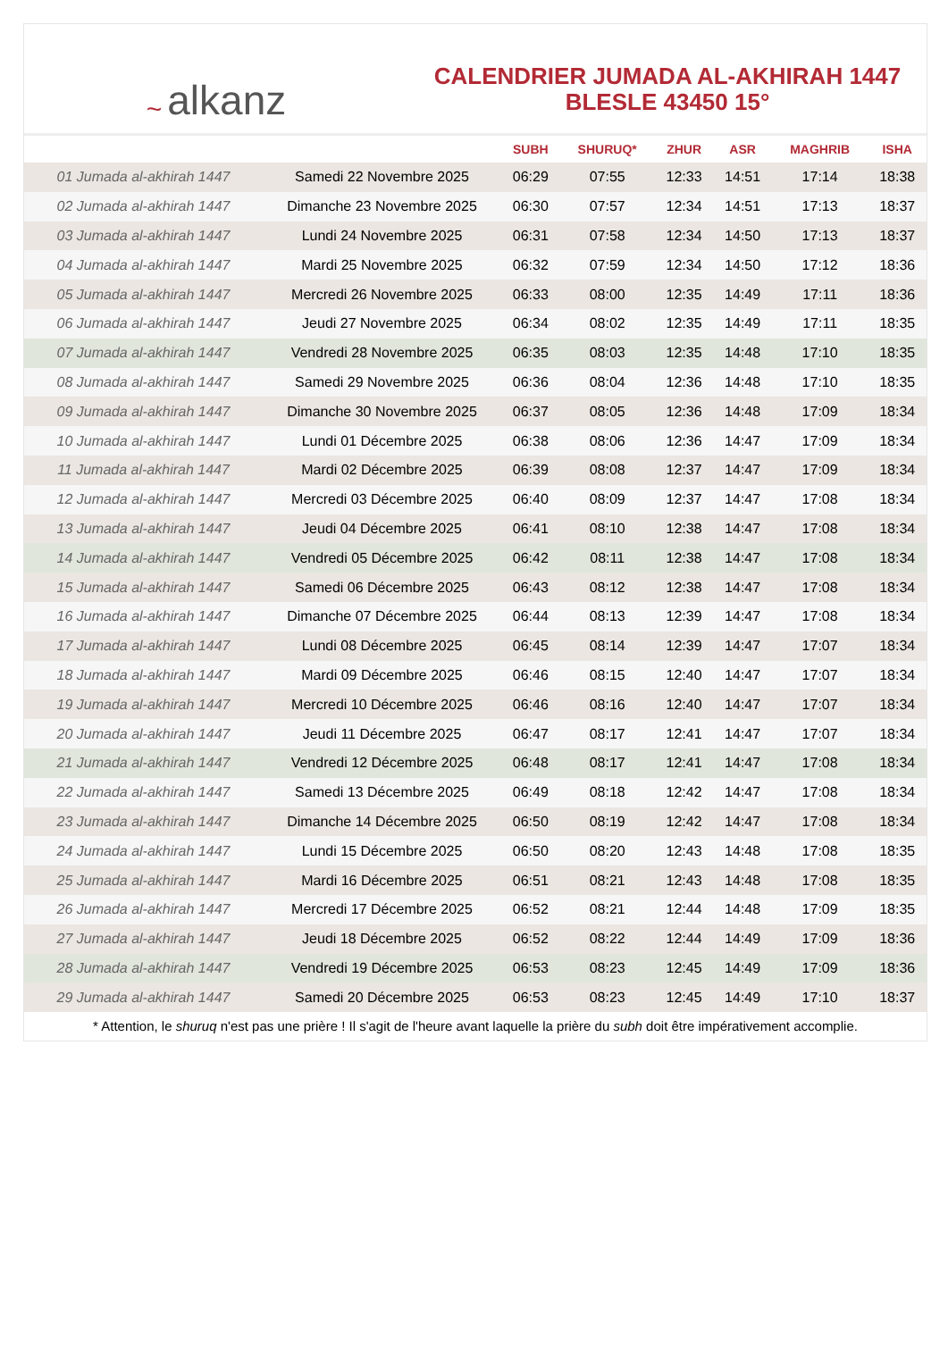~ alkanz
CALENDRIER JUMADA AL-AKHIRAH 1447
BLESLE 43450 15°
| | | SUBH | SHURUQ* | ZHUR | ASR | MAGHRIB | ISHA |
| --- | --- | --- | --- | --- | --- | --- | --- |
| 01 Jumada al-akhirah 1447 | Samedi 22 Novembre 2025 | 06:29 | 07:55 | 12:33 | 14:51 | 17:14 | 18:38 |
| 02 Jumada al-akhirah 1447 | Dimanche 23 Novembre 2025 | 06:30 | 07:57 | 12:34 | 14:51 | 17:13 | 18:37 |
| 03 Jumada al-akhirah 1447 | Lundi 24 Novembre 2025 | 06:31 | 07:58 | 12:34 | 14:50 | 17:13 | 18:37 |
| 04 Jumada al-akhirah 1447 | Mardi 25 Novembre 2025 | 06:32 | 07:59 | 12:34 | 14:50 | 17:12 | 18:36 |
| 05 Jumada al-akhirah 1447 | Mercredi 26 Novembre 2025 | 06:33 | 08:00 | 12:35 | 14:49 | 17:11 | 18:36 |
| 06 Jumada al-akhirah 1447 | Jeudi 27 Novembre 2025 | 06:34 | 08:02 | 12:35 | 14:49 | 17:11 | 18:35 |
| 07 Jumada al-akhirah 1447 | Vendredi 28 Novembre 2025 | 06:35 | 08:03 | 12:35 | 14:48 | 17:10 | 18:35 |
| 08 Jumada al-akhirah 1447 | Samedi 29 Novembre 2025 | 06:36 | 08:04 | 12:36 | 14:48 | 17:10 | 18:35 |
| 09 Jumada al-akhirah 1447 | Dimanche 30 Novembre 2025 | 06:37 | 08:05 | 12:36 | 14:48 | 17:09 | 18:34 |
| 10 Jumada al-akhirah 1447 | Lundi 01 Décembre 2025 | 06:38 | 08:06 | 12:36 | 14:47 | 17:09 | 18:34 |
| 11 Jumada al-akhirah 1447 | Mardi 02 Décembre 2025 | 06:39 | 08:08 | 12:37 | 14:47 | 17:09 | 18:34 |
| 12 Jumada al-akhirah 1447 | Mercredi 03 Décembre 2025 | 06:40 | 08:09 | 12:37 | 14:47 | 17:08 | 18:34 |
| 13 Jumada al-akhirah 1447 | Jeudi 04 Décembre 2025 | 06:41 | 08:10 | 12:38 | 14:47 | 17:08 | 18:34 |
| 14 Jumada al-akhirah 1447 | Vendredi 05 Décembre 2025 | 06:42 | 08:11 | 12:38 | 14:47 | 17:08 | 18:34 |
| 15 Jumada al-akhirah 1447 | Samedi 06 Décembre 2025 | 06:43 | 08:12 | 12:38 | 14:47 | 17:08 | 18:34 |
| 16 Jumada al-akhirah 1447 | Dimanche 07 Décembre 2025 | 06:44 | 08:13 | 12:39 | 14:47 | 17:08 | 18:34 |
| 17 Jumada al-akhirah 1447 | Lundi 08 Décembre 2025 | 06:45 | 08:14 | 12:39 | 14:47 | 17:07 | 18:34 |
| 18 Jumada al-akhirah 1447 | Mardi 09 Décembre 2025 | 06:46 | 08:15 | 12:40 | 14:47 | 17:07 | 18:34 |
| 19 Jumada al-akhirah 1447 | Mercredi 10 Décembre 2025 | 06:46 | 08:16 | 12:40 | 14:47 | 17:07 | 18:34 |
| 20 Jumada al-akhirah 1447 | Jeudi 11 Décembre 2025 | 06:47 | 08:17 | 12:41 | 14:47 | 17:07 | 18:34 |
| 21 Jumada al-akhirah 1447 | Vendredi 12 Décembre 2025 | 06:48 | 08:17 | 12:41 | 14:47 | 17:08 | 18:34 |
| 22 Jumada al-akhirah 1447 | Samedi 13 Décembre 2025 | 06:49 | 08:18 | 12:42 | 14:47 | 17:08 | 18:34 |
| 23 Jumada al-akhirah 1447 | Dimanche 14 Décembre 2025 | 06:50 | 08:19 | 12:42 | 14:47 | 17:08 | 18:34 |
| 24 Jumada al-akhirah 1447 | Lundi 15 Décembre 2025 | 06:50 | 08:20 | 12:43 | 14:48 | 17:08 | 18:35 |
| 25 Jumada al-akhirah 1447 | Mardi 16 Décembre 2025 | 06:51 | 08:21 | 12:43 | 14:48 | 17:08 | 18:35 |
| 26 Jumada al-akhirah 1447 | Mercredi 17 Décembre 2025 | 06:52 | 08:21 | 12:44 | 14:48 | 17:09 | 18:35 |
| 27 Jumada al-akhirah 1447 | Jeudi 18 Décembre 2025 | 06:52 | 08:22 | 12:44 | 14:49 | 17:09 | 18:36 |
| 28 Jumada al-akhirah 1447 | Vendredi 19 Décembre 2025 | 06:53 | 08:23 | 12:45 | 14:49 | 17:09 | 18:36 |
| 29 Jumada al-akhirah 1447 | Samedi 20 Décembre 2025 | 06:53 | 08:23 | 12:45 | 14:49 | 17:10 | 18:37 |
* Attention, le shuruq n'est pas une prière ! Il s'agit de l'heure avant laquelle la prière du subh doit être impérativement accomplie.